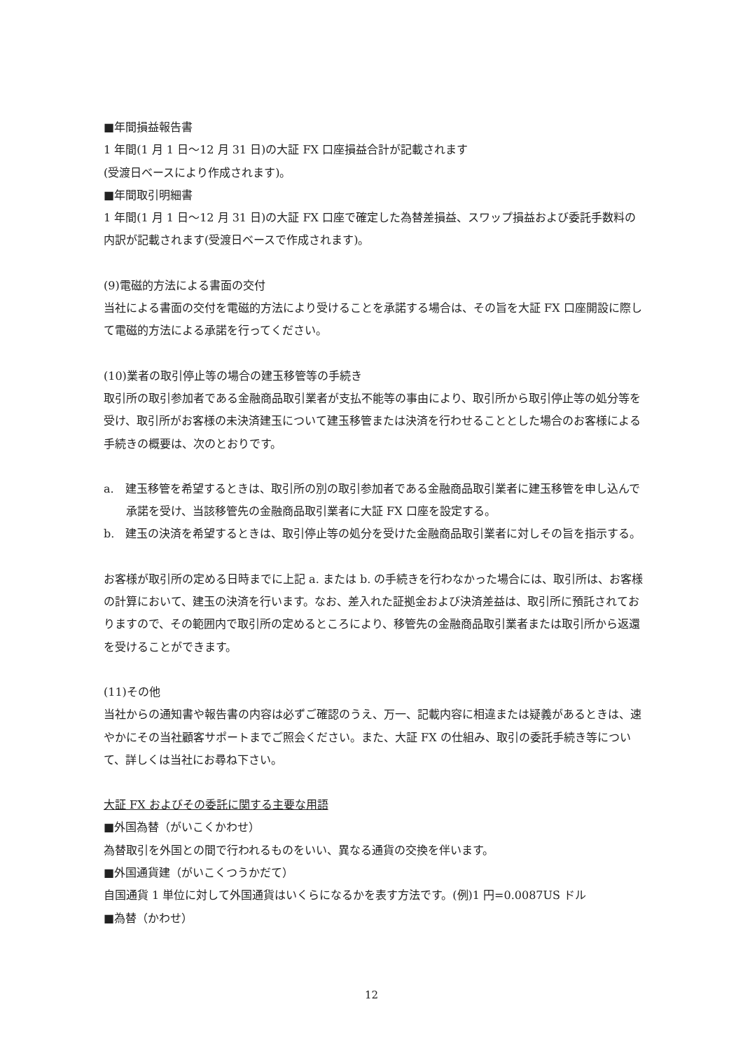■年間損益報告書
1 年間(1 月 1 日～12 月 31 日)の大証 FX 口座損益合計が記載されます
(受渡日ベースにより作成されます)。
■年間取引明細書
1 年間(1 月 1 日～12 月 31 日)の大証 FX 口座で確定した為替差損益、スワップ損益および委託手数料の内訳が記載されます(受渡日ベースで作成されます)。
(9)電磁的方法による書面の交付
当社による書面の交付を電磁的方法により受けることを承諾する場合は、その旨を大証 FX 口座開設に際して電磁的方法による承諾を行ってください。
(10)業者の取引停止等の場合の建玉移管等の手続き
取引所の取引参加者である金融商品取引業者が支払不能等の事由により、取引所から取引停止等の処分等を受け、取引所がお客様の未決済建玉について建玉移管または決済を行わせることとした場合のお客様による手続きの概要は、次のとおりです。
a.　建玉移管を希望するときは、取引所の別の取引参加者である金融商品取引業者に建玉移管を申し込んで承諾を受け、当該移管先の金融商品取引業者に大証 FX 口座を設定する。
b.　建玉の決済を希望するときは、取引停止等の処分を受けた金融商品取引業者に対しその旨を指示する。
お客様が取引所の定める日時までに上記 a. または b. の手続きを行わなかった場合には、取引所は、お客様の計算において、建玉の決済を行います。なお、差入れた証拠金および決済差益は、取引所に預託されておりますので、その範囲内で取引所の定めるところにより、移管先の金融商品取引業者または取引所から返還を受けることができます。
(11)その他
当社からの通知書や報告書の内容は必ずご確認のうえ、万一、記載内容に相違または疑義があるときは、速やかにその当社顧客サポートまでご照会ください。また、大証 FX の仕組み、取引の委託手続き等について、詳しくは当社にお尋ね下さい。
大証 FX およびその委託に関する主要な用語
■外国為替（がいこくかわせ）
為替取引を外国との間で行われるものをいい、異なる通貨の交換を伴います。
■外国通貨建（がいこくつうかだて）
自国通貨 1 単位に対して外国通貨はいくらになるかを表す方法です。(例)1 円=0.0087US ドル
■為替（かわせ）
12